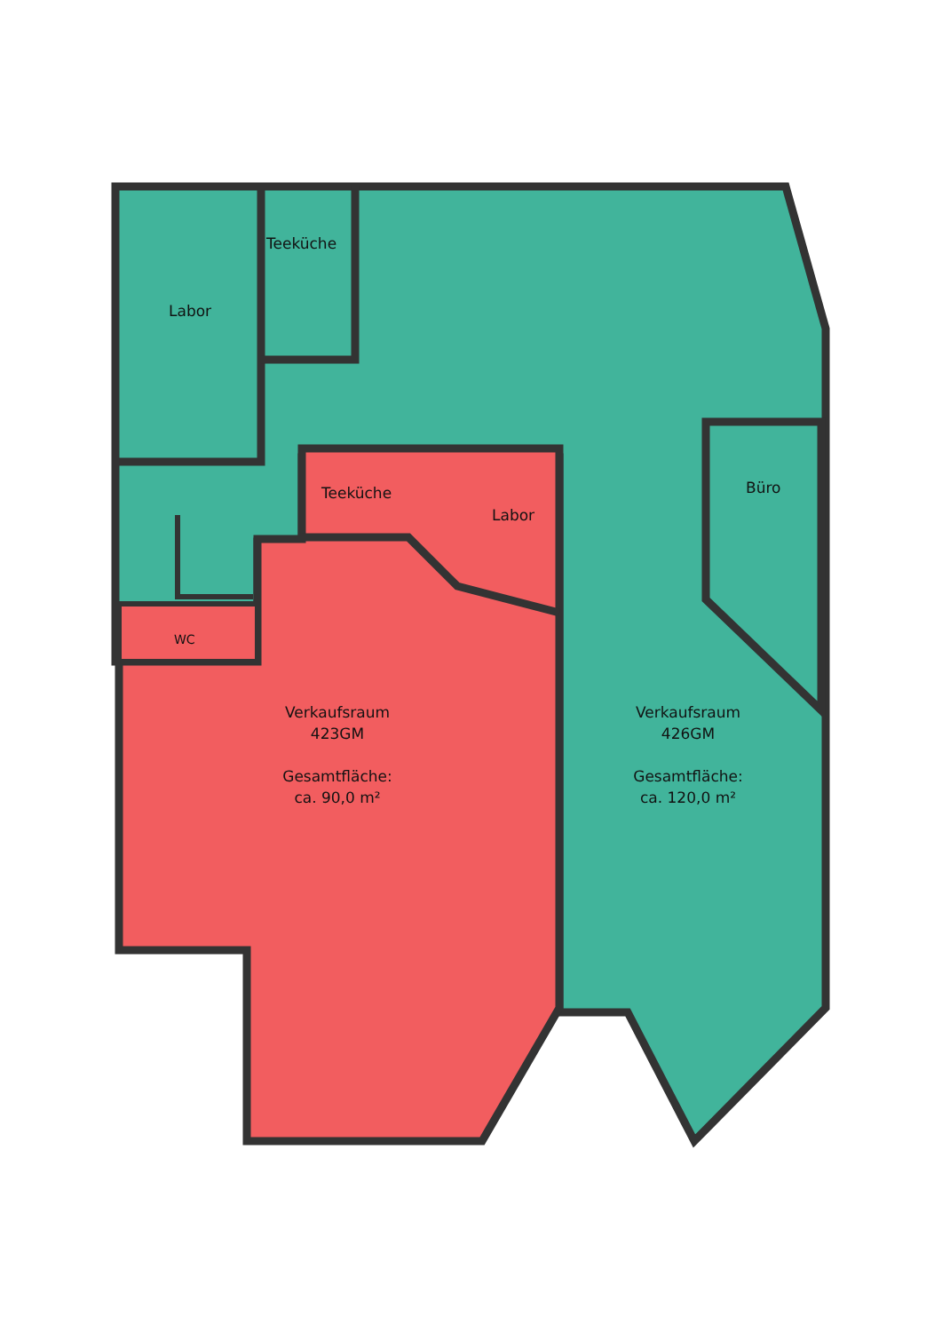Teeküche
Labor
Teeküche
Labor
Büro
WC
Verkaufsraum
423GM
Gesamtfläche:
ca. 90,0 m²
Verkaufsraum
426GM
Gesamtfläche:
ca. 120,0 m²